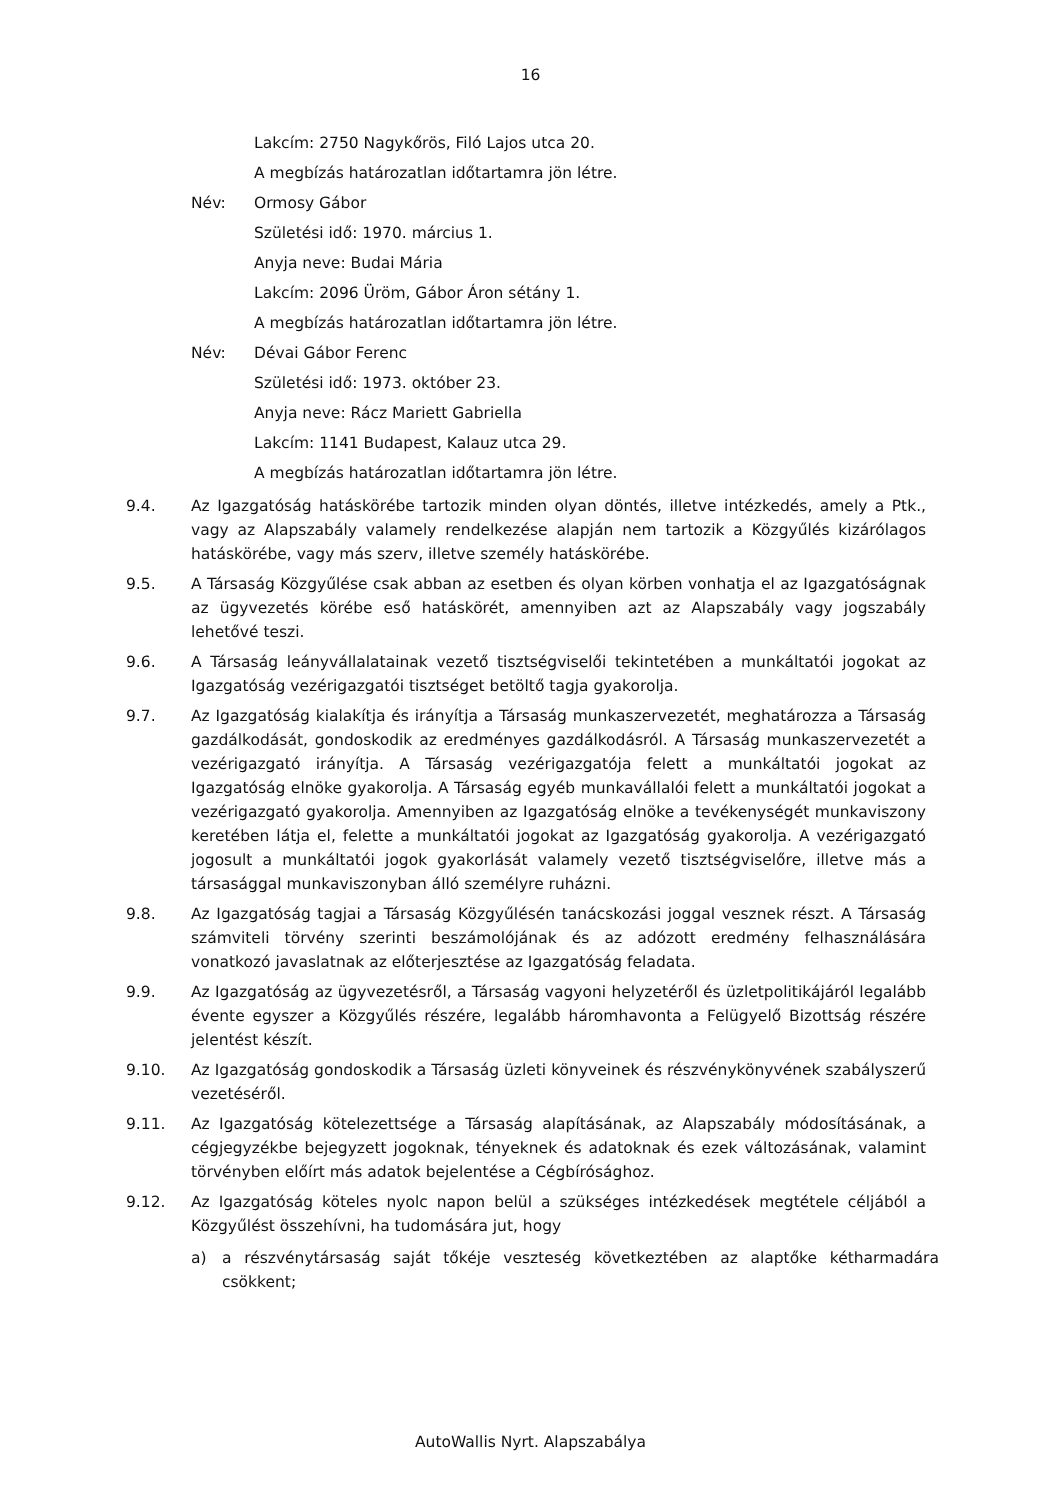16
Lakcím: 2750 Nagykőrös, Filó Lajos utca 20.
A megbízás határozatlan időtartamra jön létre.
Név: Ormosy Gábor
Születési idő: 1970. március 1.
Anyja neve: Budai Mária
Lakcím: 2096 Üröm, Gábor Áron sétány 1.
A megbízás határozatlan időtartamra jön létre.
Név: Dévai Gábor Ferenc
Születési idő: 1973. október 23.
Anyja neve: Rácz Mariett Gabriella
Lakcím: 1141 Budapest, Kalauz utca 29.
A megbízás határozatlan időtartamra jön létre.
9.4. Az Igazgatóság hatáskörébe tartozik minden olyan döntés, illetve intézkedés, amely a Ptk., vagy az Alapszabály valamely rendelkezése alapján nem tartozik a Közgyűlés kizárólagos hatáskörébe, vagy más szerv, illetve személy hatáskörébe.
9.5. A Társaság Közgyűlése csak abban az esetben és olyan körben vonhatja el az Igazgatóságnak az ügyvezetés körébe eső hatáskörét, amennyiben azt az Alapszabály vagy jogszabály lehetővé teszi.
9.6. A Társaság leányvállalatainak vezető tisztségviselői tekintetében a munkáltatói jogokat az Igazgatóság vezérigazgatói tisztséget betöltő tagja gyakorolja.
9.7. Az Igazgatóság kialakítja és irányítja a Társaság munkaszervezetét, meghatározza a Társaság gazdálkodását, gondoskodik az eredményes gazdálkodásról. A Társaság munkaszervezetét a vezérigazgató irányítja. A Társaság vezérigazgatója felett a munkáltatói jogokat az Igazgatóság elnöke gyakorolja. A Társaság egyéb munkavállalói felett a munkáltatói jogokat a vezérigazgató gyakorolja. Amennyiben az Igazgatóság elnöke a tevékenységét munkaviszony keretében látja el, felette a munkáltatói jogokat az Igazgatóság gyakorolja. A vezérigazgató jogosult a munkáltatói jogok gyakorlását valamely vezető tisztségviselőre, illetve más a társasággal munkaviszonyban álló személyre ruházni.
9.8. Az Igazgatóság tagjai a Társaság Közgyűlésén tanácskozási joggal vesznek részt. A Társaság számviteli törvény szerinti beszámolójának és az adózott eredmény felhasználására vonatkozó javaslatnak az előterjesztése az Igazgatóság feladata.
9.9. Az Igazgatóság az ügyvezetésről, a Társaság vagyoni helyzetéről és üzletpolitikájáról legalább évente egyszer a Közgyűlés részére, legalább háromhavonta a Felügyelő Bizottság részére jelentést készít.
9.10. Az Igazgatóság gondoskodik a Társaság üzleti könyveinek és részvénykönyvének szabályszerű vezetéséről.
9.11. Az Igazgatóság kötelezettsége a Társaság alapításának, az Alapszabály módosításának, a cégjegyzékbe bejegyzett jogoknak, tényeknek és adatoknak és ezek változásának, valamint törvényben előírt más adatok bejelentése a Cégbírósághoz.
9.12. Az Igazgatóság köteles nyolc napon belül a szükséges intézkedések megtétele céljából a Közgyűlést összehívni, ha tudomására jut, hogy
a) a részvénytársaság saját tőkéje veszteség következtében az alaptőke kétharmadára csökkent;
AutoWallis Nyrt. Alapszabálya